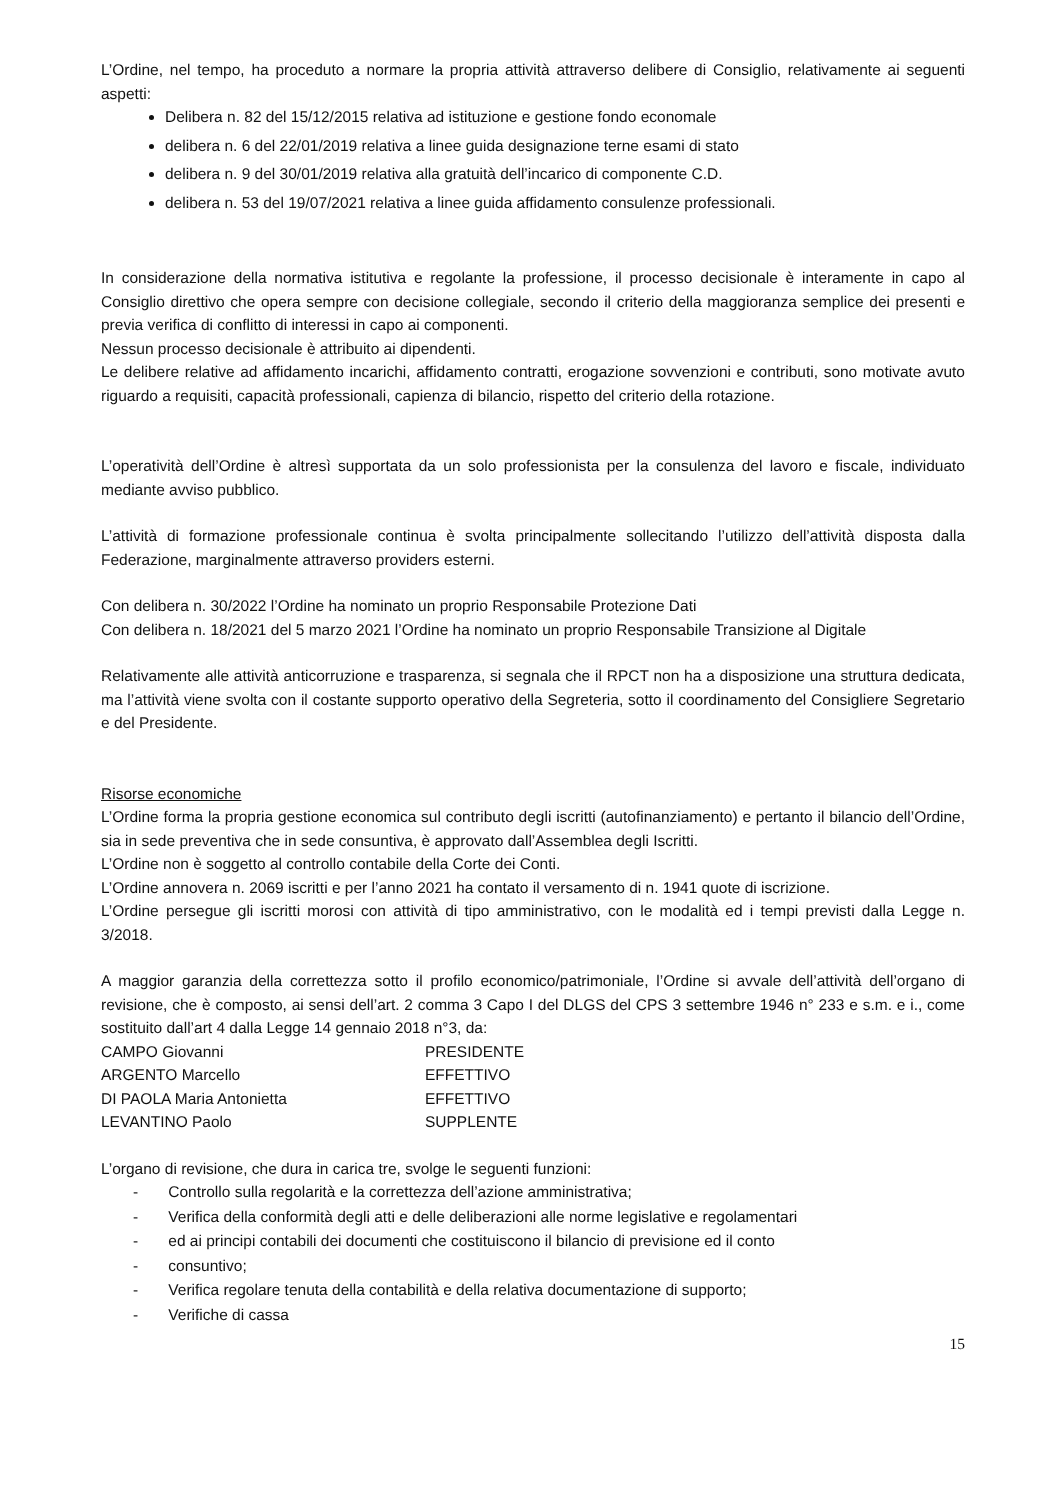L’Ordine, nel tempo, ha proceduto a normare la propria attività attraverso delibere di Consiglio, relativamente ai seguenti aspetti:
Delibera n. 82 del 15/12/2015 relativa ad istituzione e gestione fondo economale
delibera n. 6 del 22/01/2019 relativa a linee guida designazione terne esami di stato
delibera n. 9 del 30/01/2019 relativa alla gratuità dell’incarico di componente C.D.
delibera n. 53 del 19/07/2021 relativa a linee guida affidamento consulenze professionali.
In considerazione della normativa istitutiva e regolante la professione, il processo decisionale è interamente in capo al Consiglio direttivo che opera sempre con decisione collegiale, secondo il criterio della maggioranza semplice dei presenti e previa verifica di conflitto di interessi in capo ai componenti.
Nessun processo decisionale è attribuito ai dipendenti.
Le delibere relative ad affidamento incarichi, affidamento contratti, erogazione sovvenzioni e contributi, sono motivate avuto riguardo a requisiti, capacità professionali, capienza di bilancio, rispetto del criterio della rotazione.
L’operatività dell’Ordine è altresì supportata da un solo professionista per la consulenza del lavoro e fiscale, individuato mediante avviso pubblico.
L’attività di formazione professionale continua è svolta principalmente sollecitando l’utilizzo dell’attività disposta dalla Federazione, marginalmente attraverso providers esterni.
Con delibera n. 30/2022 l’Ordine ha nominato un proprio Responsabile Protezione Dati
Con delibera n. 18/2021 del 5 marzo 2021 l’Ordine ha nominato un proprio Responsabile Transizione al Digitale
Relativamente alle attività anticorruzione e trasparenza, si segnala che il RPCT non ha a disposizione una struttura dedicata, ma l’attività viene svolta con il costante supporto operativo della Segreteria, sotto il coordinamento del Consigliere Segretario e del Presidente.
Risorse economiche
L’Ordine forma la propria gestione economica sul contributo degli iscritti (autofinanziamento) e pertanto il bilancio dell’Ordine, sia in sede preventiva che in sede consuntiva, è approvato dall’Assemblea degli Iscritti.
L’Ordine non è soggetto al controllo contabile della Corte dei Conti.
L’Ordine annovera n. 2069 iscritti e per l’anno 2021 ha contato il versamento di n. 1941 quote di iscrizione.
L’Ordine persegue gli iscritti morosi con attività di tipo amministrativo, con le modalità ed i tempi previsti dalla Legge n. 3/2018.
A maggior garanzia della correttezza sotto il profilo economico/patrimoniale, l’Ordine si avvale dell’attività dell’organo di revisione, che è composto, ai sensi dell’art. 2 comma 3 Capo I del DLGS del CPS 3 settembre 1946 n° 233 e s.m. e i., come sostituito dall’art 4 dalla Legge 14 gennaio 2018 n°3, da:
| CAMPO Giovanni | PRESIDENTE |
| ARGENTO Marcello | EFFETTIVO |
| DI PAOLA Maria Antonietta | EFFETTIVO |
| LEVANTINO Paolo | SUPPLENTE |
L’organo di revisione, che dura in carica tre, svolge le seguenti funzioni:
- Controllo sulla regolarità e la correttezza dell’azione amministrativa;
- Verifica della conformità degli atti e delle deliberazioni alle norme legislative e regolamentari
- ed ai principi contabili dei documenti che costituiscono il bilancio di previsione ed il conto
- consuntivo;
- Verifica regolare tenuta della contabilità e della relativa documentazione di supporto;
- Verifiche di cassa
15